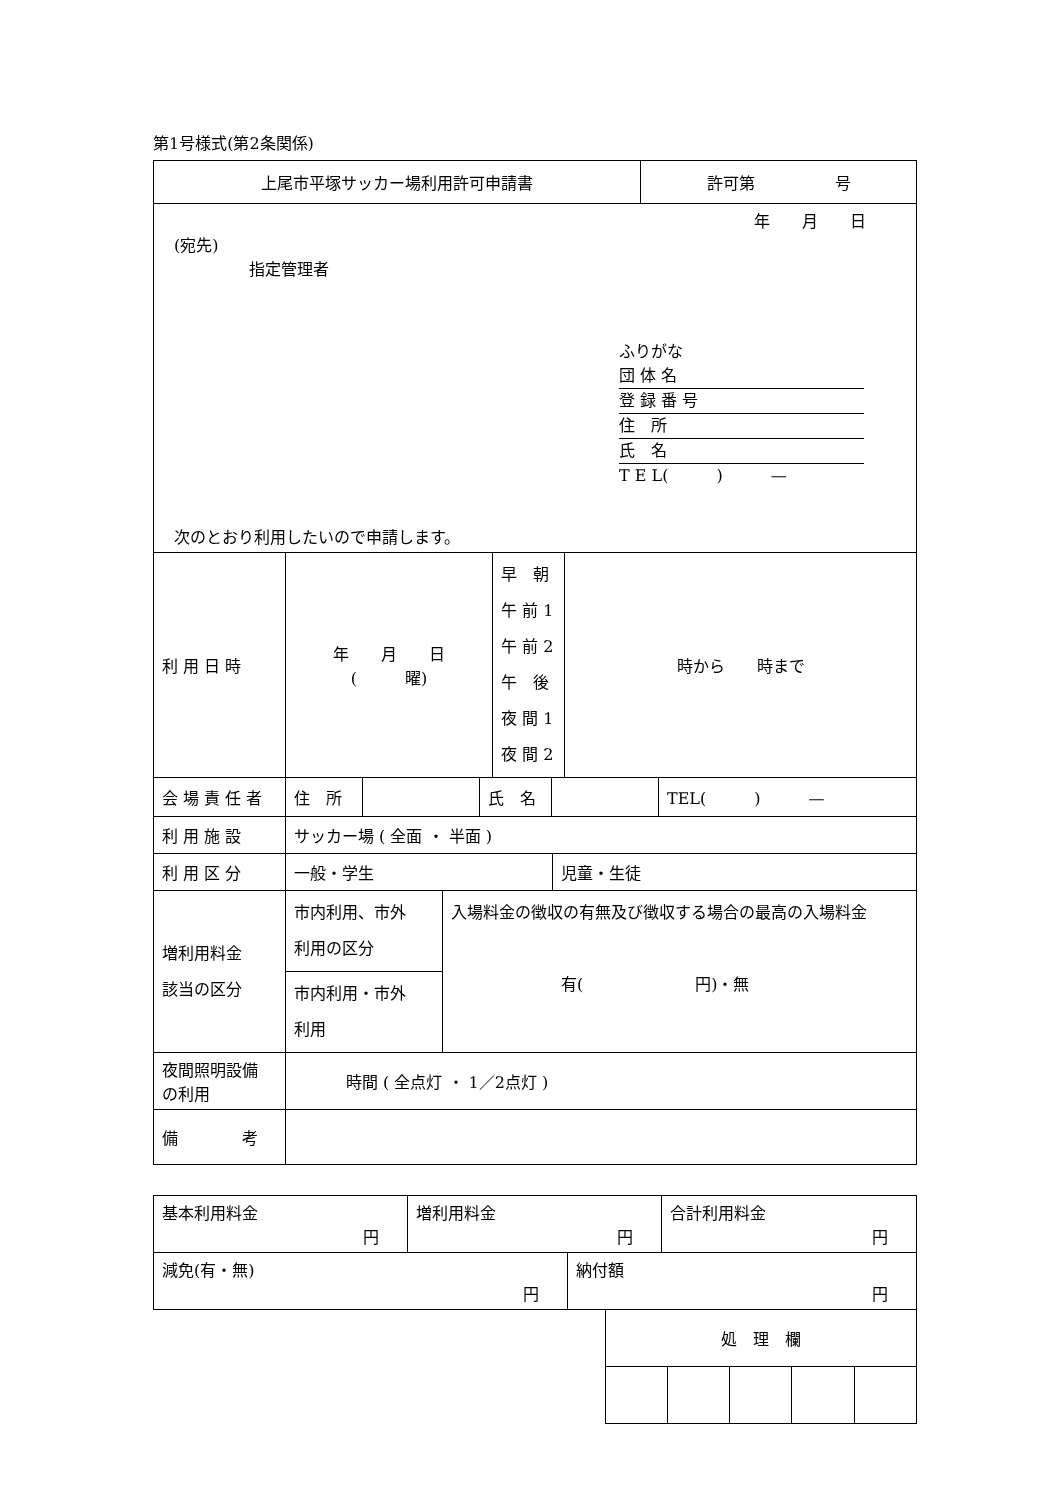第1号様式(第2条関係)
| 上尾市平塚サッカー場利用許可申請書 | 許可第 号 |
| 年 月 日 (宛先) 指定管理者 ふりがな 団 体 名 登 録 番 号 住 所 氏 名 T E L( ) — 次のとおり利用したいので申請します。 | |
| 利 用 日 時 | 年 月 日 ( 曜) | 早 朝 午 前 1 午 前 2 午 後 夜 間 1 夜 間 2 | 時から 時まで |
| 会 場 責 任 者 | 住 所 | | 氏 名 | | TEL( ) — |
| 利 用 施 設 | サッカー場 ( 全面 ・ 半面 ) |
| 利 用 区 分 | 一般・学生 | 児童・生徒 |
| 増利用料金 該当の区分 | 市内利用、市外 利用の区分 | 入場料金の徴収の有無及び徴収する場合の最高の入場料金 有( 円)・無 |
| | 市内利用・市外 利用 | |
| 夜間照明設備 の利用 | 時間 ( 全点灯 ・ 1／2点灯 ) |
| 備 考 | |
| 基本利用料金 円 | 増利用料金 円 | 合計利用料金 円 |
| 減免(有・無) 円 | 納付額 円 |
| 処 理 欄 | | | | |